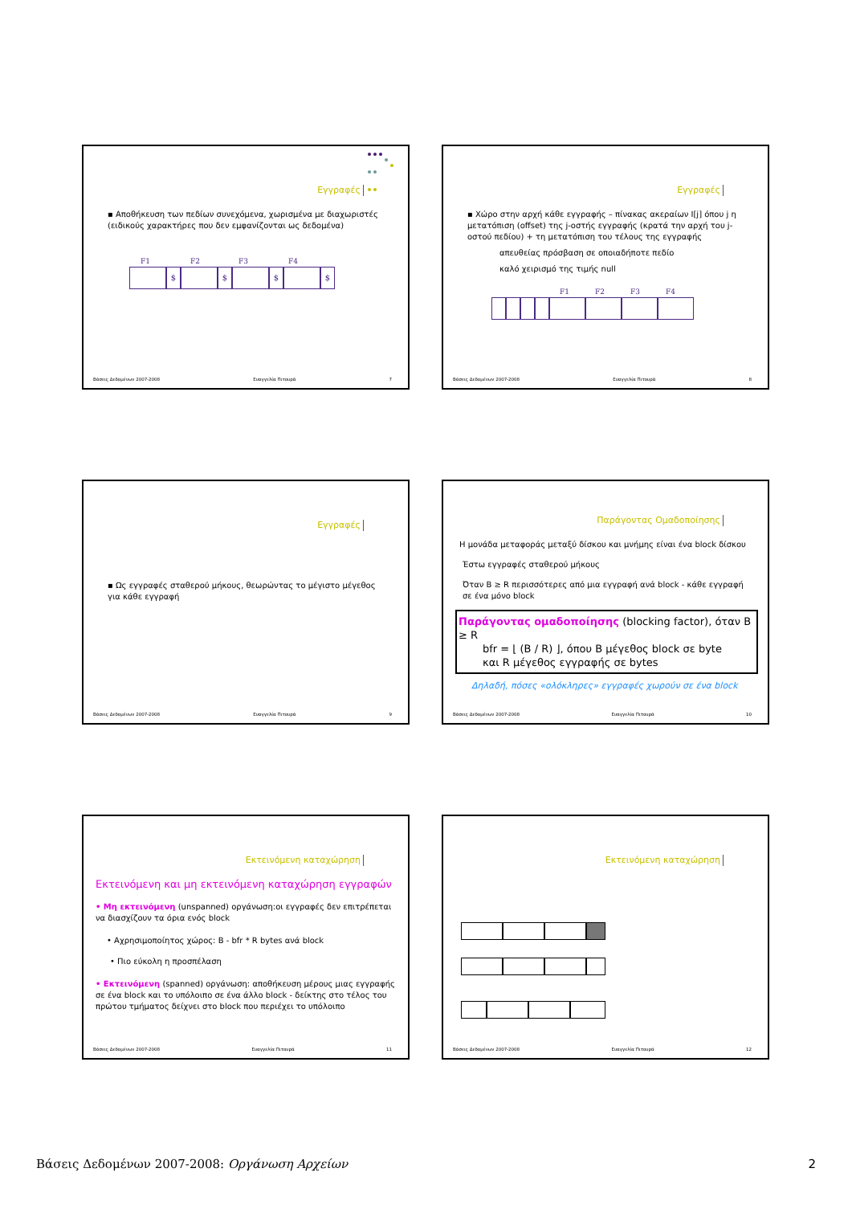Εγγραφές
▪ Αποθήκευση των πεδίων συνεχόμενα, χωρισμένα με διαχωριστές (ειδικούς χαρακτήρες που δεν εμφανίζονται ως δεδομένα)
F1 F2 F3 F4
$ $ $ $
Βάσεις Δεδομένων 2007-2008 Ευαγγελία Πιτουρά 7
Εγγραφές
▪ Χώρο στην αρχή κάθε εγγραφής – πίνακας ακεραίων I[j] όπου j η μετατόπιση (offset) της j-οστής εγγραφής (κρατά την αρχή του j-οστού πεδίου) + τη μετατόπιση του τέλους της εγγραφής
απευθείας πρόσβαση σε οποιαδήποτε πεδίο
καλό χειρισμό της τιμής null
F1 F2 F3 F4
Βάσεις Δεδομένων 2007-2008 Ευαγγελία Πιτουρά 8
Εγγραφές
▪ Ως εγγραφές σταθερού μήκους, θεωρώντας το μέγιστο μέγεθος για κάθε εγγραφή
Βάσεις Δεδομένων 2007-2008 Ευαγγελία Πιτουρά 9
Παράγοντας Ομαδοποίησης
Η μονάδα μεταφοράς μεταξύ δίσκου και μνήμης είναι ένα block δίσκου
Έστω εγγραφές σταθερού μήκους
Όταν B ≥ R περισσότερες από μια εγγραφή ανά block - κάθε εγγραφή σε ένα μόνο block
Παράγοντας ομαδοποίησης (blocking factor), όταν B ≥ R
bfr = ⌊ (B / R) ⌋, όπου B μέγεθος block σε byte
και R μέγεθος εγγραφής σε bytes
Δηλαδή, πόσες «ολόκληρες» εγγραφές χωρούν σε ένα block
Βάσεις Δεδομένων 2007-2008 Ευαγγελία Πιτουρά 10
Εκτεινόμενη καταχώρηση
Εκτεινόμενη και μη εκτεινόμενη καταχώρηση εγγραφών
• Μη εκτεινόμενη (unspanned) οργάνωση:οι εγγραφές δεν επιτρέπεται να διασχίζουν τα όρια ενός block
• Αχρησιμοποίητος χώρος: B - bfr * R bytes ανά block
• Πιο εύκολη η προσπέλαση
• Εκτεινόμενη (spanned) οργάνωση: αποθήκευση μέρους μιας εγγραφής σε ένα block και το υπόλοιπο σε ένα άλλο block - δείκτης στο τέλος του πρώτου τμήματος δείχνει στο block που περιέχει το υπόλοιπο
Βάσεις Δεδομένων 2007-2008 Ευαγγελία Πιτουρά 11
Εκτεινόμενη καταχώρηση
Βάσεις Δεδομένων 2007-2008 Ευαγγελία Πιτουρά 12
Βάσεις Δεδομένων 2007-2008: Οργάνωση Αρχείων 2